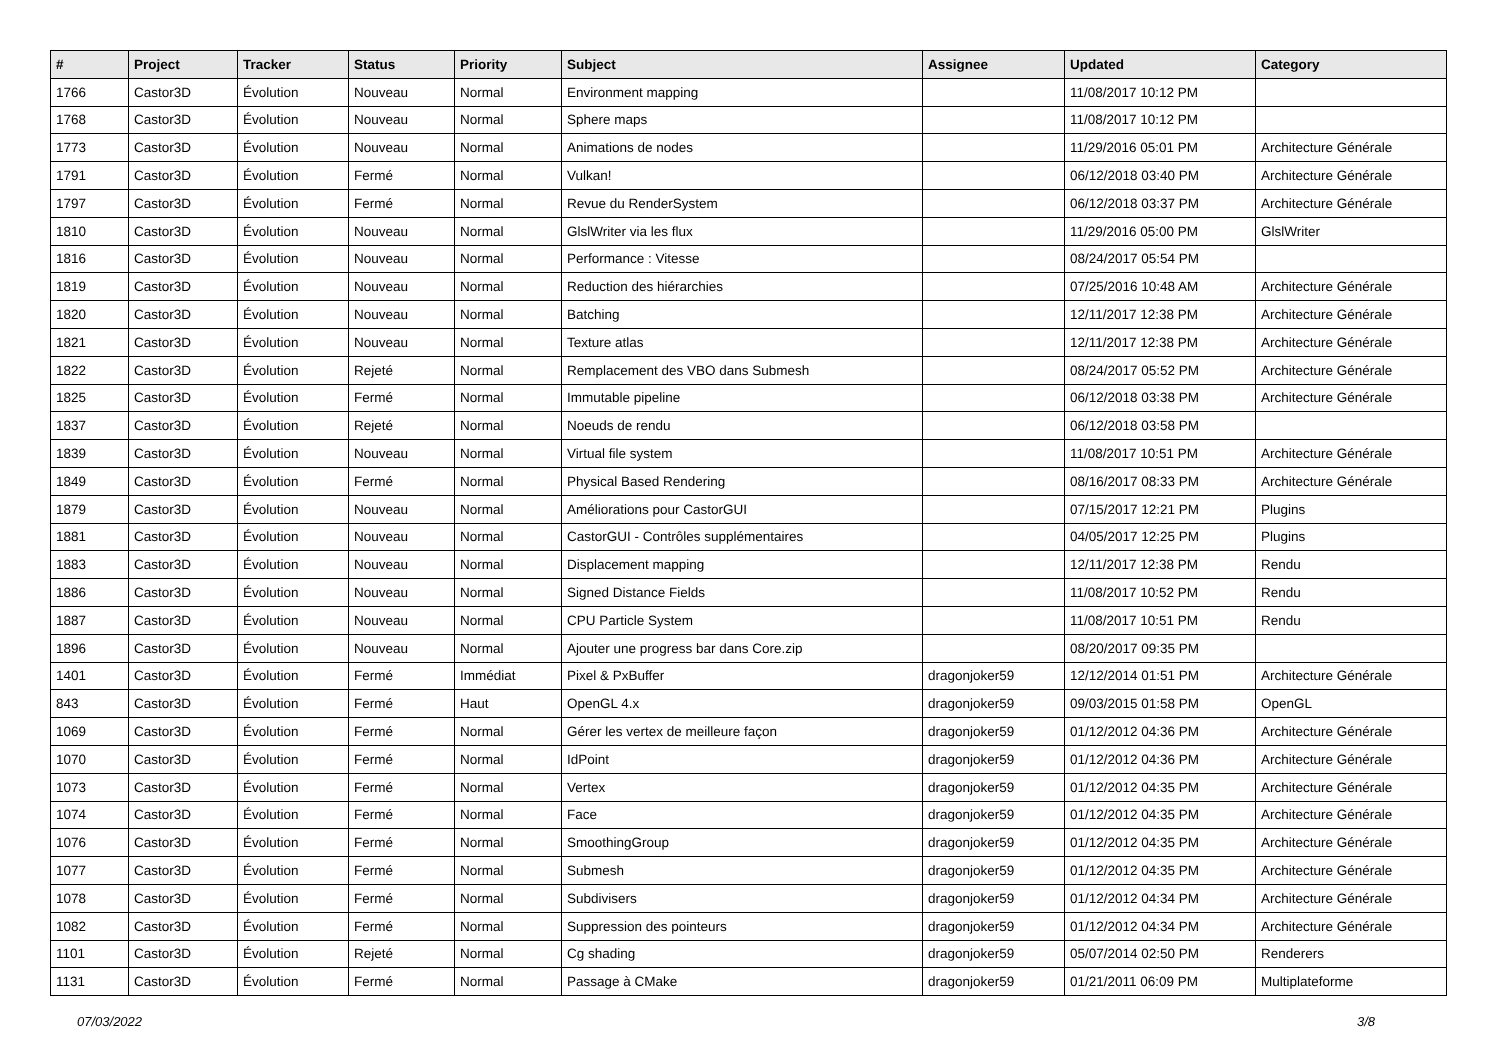| # | Project | Tracker | Status | Priority | Subject | Assignee | Updated | Category |
| --- | --- | --- | --- | --- | --- | --- | --- | --- |
| 1766 | Castor3D | Évolution | Nouveau | Normal | Environment mapping | | 11/08/2017 10:12 PM | |
| 1768 | Castor3D | Évolution | Nouveau | Normal | Sphere maps | | 11/08/2017 10:12 PM | |
| 1773 | Castor3D | Évolution | Nouveau | Normal | Animations de nodes | | 11/29/2016 05:01 PM | Architecture Générale |
| 1791 | Castor3D | Évolution | Fermé | Normal | Vulkan! | | 06/12/2018 03:40 PM | Architecture Générale |
| 1797 | Castor3D | Évolution | Fermé | Normal | Revue du RenderSystem | | 06/12/2018 03:37 PM | Architecture Générale |
| 1810 | Castor3D | Évolution | Nouveau | Normal | GlslWriter via les flux | | 11/29/2016 05:00 PM | GlslWriter |
| 1816 | Castor3D | Évolution | Nouveau | Normal | Performance : Vitesse | | 08/24/2017 05:54 PM | |
| 1819 | Castor3D | Évolution | Nouveau | Normal | Reduction des hiérarchies | | 07/25/2016 10:48 AM | Architecture Générale |
| 1820 | Castor3D | Évolution | Nouveau | Normal | Batching | | 12/11/2017 12:38 PM | Architecture Générale |
| 1821 | Castor3D | Évolution | Nouveau | Normal | Texture atlas | | 12/11/2017 12:38 PM | Architecture Générale |
| 1822 | Castor3D | Évolution | Rejeté | Normal | Remplacement des VBO dans Submesh | | 08/24/2017 05:52 PM | Architecture Générale |
| 1825 | Castor3D | Évolution | Fermé | Normal | Immutable pipeline | | 06/12/2018 03:38 PM | Architecture Générale |
| 1837 | Castor3D | Évolution | Rejeté | Normal | Noeuds de rendu | | 06/12/2018 03:58 PM | |
| 1839 | Castor3D | Évolution | Nouveau | Normal | Virtual file system | | 11/08/2017 10:51 PM | Architecture Générale |
| 1849 | Castor3D | Évolution | Fermé | Normal | Physical Based Rendering | | 08/16/2017 08:33 PM | Architecture Générale |
| 1879 | Castor3D | Évolution | Nouveau | Normal | Améliorations pour CastorGUI | | 07/15/2017 12:21 PM | Plugins |
| 1881 | Castor3D | Évolution | Nouveau | Normal | CastorGUI - Contrôles supplémentaires | | 04/05/2017 12:25 PM | Plugins |
| 1883 | Castor3D | Évolution | Nouveau | Normal | Displacement mapping | | 12/11/2017 12:38 PM | Rendu |
| 1886 | Castor3D | Évolution | Nouveau | Normal | Signed Distance Fields | | 11/08/2017 10:52 PM | Rendu |
| 1887 | Castor3D | Évolution | Nouveau | Normal | CPU Particle System | | 11/08/2017 10:51 PM | Rendu |
| 1896 | Castor3D | Évolution | Nouveau | Normal | Ajouter une progress bar dans Core.zip | | 08/20/2017 09:35 PM | |
| 1401 | Castor3D | Évolution | Fermé | Immédiat | Pixel & PxBuffer | dragonjoker59 | 12/12/2014 01:51 PM | Architecture Générale |
| 843 | Castor3D | Évolution | Fermé | Haut | OpenGL 4.x | dragonjoker59 | 09/03/2015 01:58 PM | OpenGL |
| 1069 | Castor3D | Évolution | Fermé | Normal | Gérer les vertex de meilleure façon | dragonjoker59 | 01/12/2012 04:36 PM | Architecture Générale |
| 1070 | Castor3D | Évolution | Fermé | Normal | IdPoint | dragonjoker59 | 01/12/2012 04:36 PM | Architecture Générale |
| 1073 | Castor3D | Évolution | Fermé | Normal | Vertex | dragonjoker59 | 01/12/2012 04:35 PM | Architecture Générale |
| 1074 | Castor3D | Évolution | Fermé | Normal | Face | dragonjoker59 | 01/12/2012 04:35 PM | Architecture Générale |
| 1076 | Castor3D | Évolution | Fermé | Normal | SmoothingGroup | dragonjoker59 | 01/12/2012 04:35 PM | Architecture Générale |
| 1077 | Castor3D | Évolution | Fermé | Normal | Submesh | dragonjoker59 | 01/12/2012 04:35 PM | Architecture Générale |
| 1078 | Castor3D | Évolution | Fermé | Normal | Subdivisers | dragonjoker59 | 01/12/2012 04:34 PM | Architecture Générale |
| 1082 | Castor3D | Évolution | Fermé | Normal | Suppression des pointeurs | dragonjoker59 | 01/12/2012 04:34 PM | Architecture Générale |
| 1101 | Castor3D | Évolution | Rejeté | Normal | Cg shading | dragonjoker59 | 05/07/2014 02:50 PM | Renderers |
| 1131 | Castor3D | Évolution | Fermé | Normal | Passage à CMake | dragonjoker59 | 01/21/2011 06:09 PM | Multiplateforme |
07/03/2022 3/8